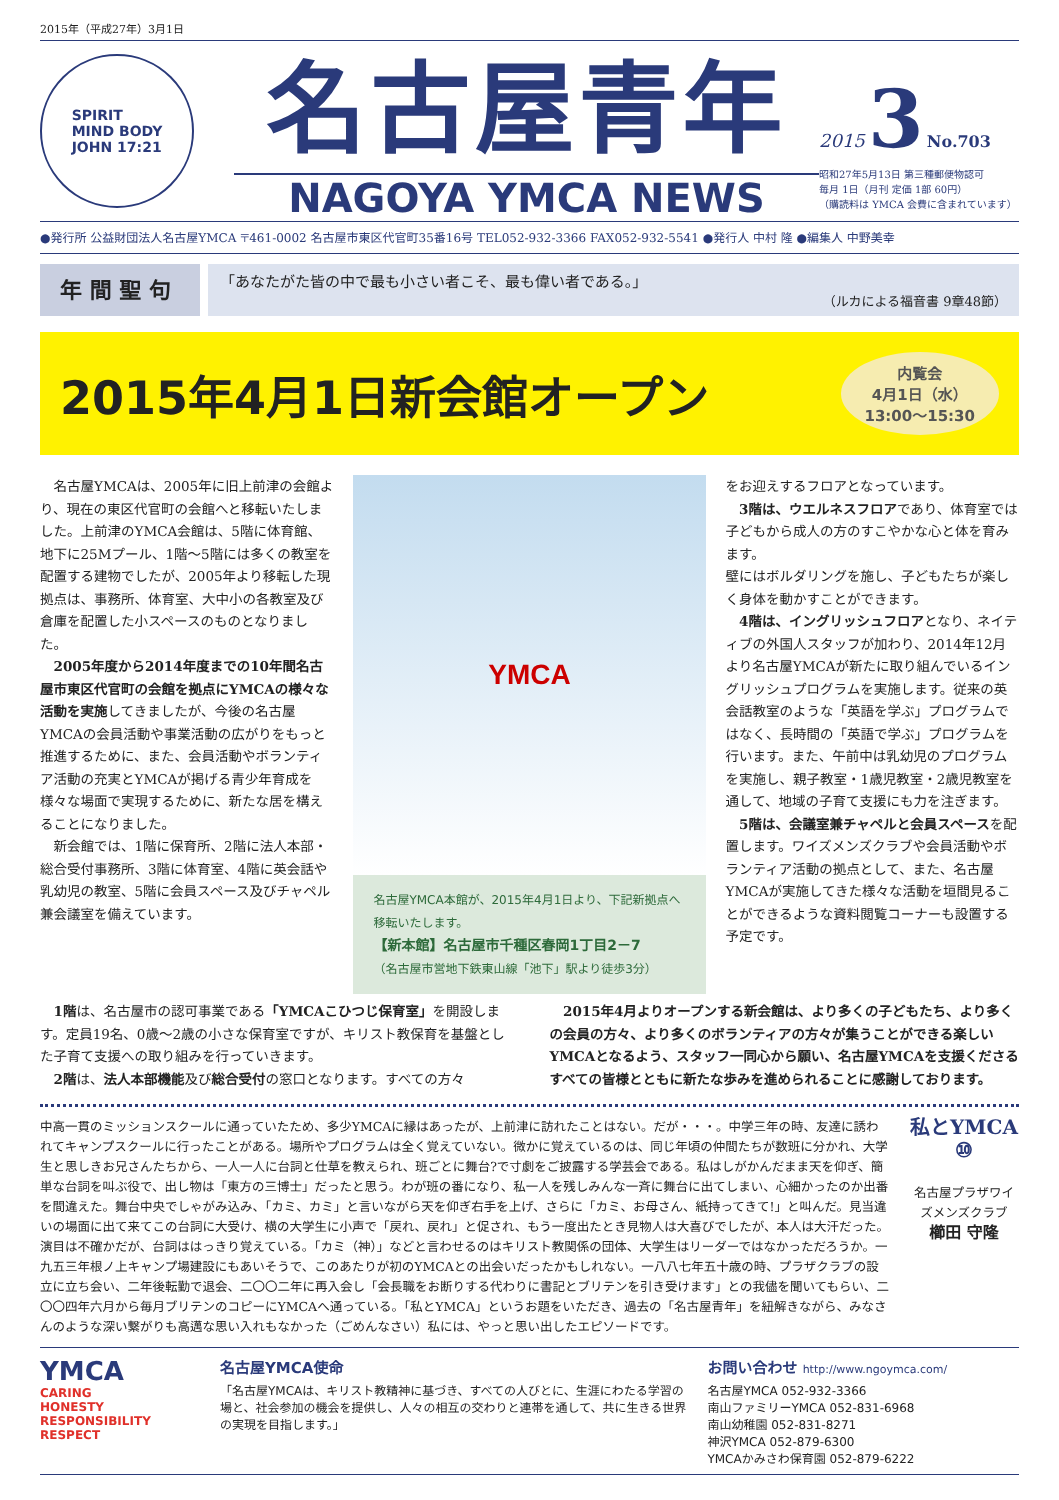2015年（平成27年）3月1日
SPIRIT
MIND BODY
JOHN 17:21
名古屋青年
NAGOYA YMCA NEWS
2015 3 No.703
昭和27年5月13日 第三種郵便物認可
毎月 1日（月刊 定価 1部 60円）
（購読料は YMCA 会費に含まれています）
●発行所 公益財団法人名古屋YMCA 〒461-0002 名古屋市東区代官町35番16号 TEL052-932-3366 FAX052-932-5541 ●発行人 中村 隆 ●編集人 中野美幸
年 間 聖 句
「あなたがた皆の中で最も小さい者こそ、最も偉い者である。」
（ルカによる福音書 9章48節）
2015年4月1日新会館オープン
内覧会
4月1日（水）
13:00〜15:30
　名古屋YMCAは、2005年に旧上前津の会館より、現在の東区代官町の会館へと移転いたしました。上前津のYMCA会館は、5階に体育館、地下に25Mプール、1階〜5階には多くの教室を配置する建物でしたが、2005年より移転した現拠点は、事務所、体育室、大中小の各教室及び倉庫を配置した小スペースのものとなりました。
　2005年度から2014年度までの10年間名古屋市東区代官町の会館を拠点にYMCAの様々な活動を実施してきましたが、今後の名古屋YMCAの会員活動や事業活動の広がりをもっと推進するために、また、会員活動やボランティア活動の充実とYMCAが掲げる青少年育成を様々な場面で実現するために、新たな居を構えることになりました。
　新会館では、1階に保育所、2階に法人本部・総合受付事務所、3階に体育室、4階に英会話や乳幼児の教室、5階に会員スペース及びチャペル兼会議室を備えています。
YMCA
名古屋YMCA本館が、2015年4月1日より、下記新拠点へ移転いたします。
【新本館】名古屋市千種区春岡1丁目2－7
（名古屋市営地下鉄東山線「池下」駅より徒歩3分）
をお迎えするフロアとなっています。
　3階は、ウエルネスフロアであり、体育室では子どもから成人の方のすこやかな心と体を育みます。
壁にはボルダリングを施し、子どもたちが楽しく身体を動かすことができます。
　4階は、イングリッシュフロアとなり、ネイティブの外国人スタッフが加わり、2014年12月より名古屋YMCAが新たに取り組んでいるイングリッシュプログラムを実施します。従来の英会話教室のような「英語を学ぶ」プログラムではなく、長時間の「英語で学ぶ」プログラムを行います。また、午前中は乳幼児のプログラムを実施し、親子教室・1歳児教室・2歳児教室を通して、地域の子育て支援にも力を注ぎます。
　5階は、会議室兼チャペルと会員スペースを配置します。ワイズメンズクラブや会員活動やボランティア活動の拠点として、また、名古屋YMCAが実施してきた様々な活動を垣間見ることができるような資料閲覧コーナーも設置する予定です。
　1階は、名古屋市の認可事業である「YMCAこひつじ保育室」を開設します。定員19名、0歳〜2歳の小さな保育室ですが、キリスト教保育を基盤とした子育て支援への取り組みを行っていきます。
　2階は、法人本部機能及び総合受付の窓口となります。すべての方々
　2015年4月よりオープンする新会館は、より多くの子どもたち、より多くの会員の方々、より多くのボランティアの方々が集うことができる楽しいYMCAとなるよう、スタッフ一同心から願い、名古屋YMCAを支援くださるすべての皆様とともに新たな歩みを進められることに感謝しております。
中高一貫のミッションスクールに通っていたため、多少YMCAに縁はあったが、上前津に訪れたことはない。だが・・・。中学三年の時、友達に誘われてキャンプスクールに行ったことがある。場所やプログラムは全く覚えていない。微かに覚えているのは、同じ年頃の仲間たちが数班に分かれ、大学生と思しきお兄さんたちから、一人一人に台詞と仕草を教えられ、班ごとに舞台?で寸劇をご披露する学芸会である。私はしがかんだまま天を仰ぎ、簡単な台詞を叫ぶ役で、出し物は「東方の三博士」だったと思う。わが班の番になり、私一人を残しみんな一斉に舞台に出てしまい、心細かったのか出番を間違えた。舞台中央でしゃがみ込み、「カミ、カミ」と言いながら天を仰ぎ右手を上げ、さらに「カミ、お母さん、紙持ってきて!」と叫んだ。見当違いの場面に出て来てこの台詞に大受け、横の大学生に小声で「戻れ、戻れ」と促され、もう一度出たとき見物人は大喜びでしたが、本人は大汗だった。演目は不確かだが、台詞ははっきり覚えている。「カミ（神）」などと言わせるのはキリスト教関係の団体、大学生はリーダーではなかっただろうか。一九五三年根ノ上キャンプ場建設にもあいそうで、このあたりが初のYMCAとの出会いだったかもしれない。一八八七年五十歳の時、プラザクラブの設立に立ち会い、二年後転勤で退会、二〇〇二年に再入会し「会長職をお断りする代わりに書記とブリテンを引き受けます」との我儘を聞いてもらい、二〇〇四年六月から毎月ブリテンのコピーにYMCAへ通っている。「私とYMCA」というお題をいただき、過去の「名古屋青年」を紐解きながら、みなさんのような深い繋がりも高邁な思い入れもなかった（ごめんなさい）私には、やっと思い出したエピソードです。
私とYMCA ⑩
名古屋プラザワイズメンズクラブ
櫛田 守隆
YMCA
CARING
HONESTY
RESPONSIBILITY
RESPECT
名古屋YMCA使命
「名古屋YMCAは、キリスト教精神に基づき、すべての人びとに、生涯にわたる学習の場と、社会参加の機会を提供し、人々の相互の交わりと連帯を通して、共に生きる世界の実現を目指します。」
お問い合わせ http://www.ngoymca.com/
名古屋YMCA 052-932-3366
南山ファミリーYMCA 052-831-6968
南山幼稚園 052-831-8271
神沢YMCA 052-879-6300
YMCAかみさわ保育園 052-879-6222